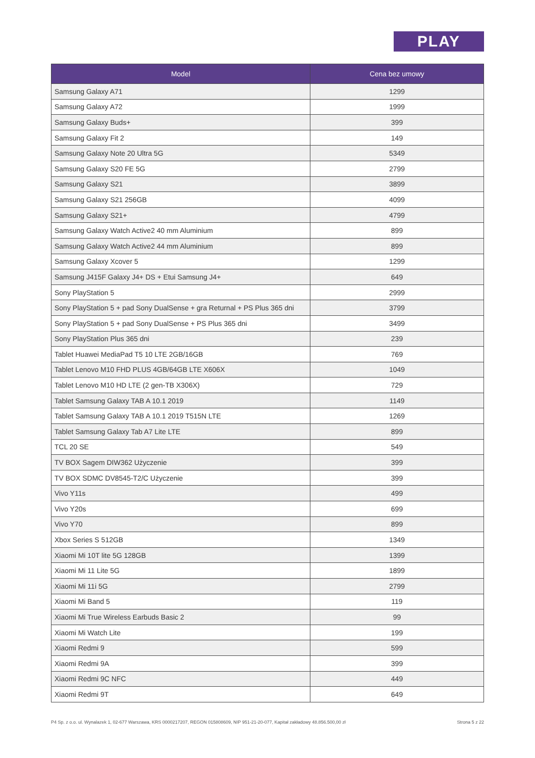PLAY
| Model | Cena bez umowy |
| --- | --- |
| Samsung Galaxy A71 | 1299 |
| Samsung Galaxy A72 | 1999 |
| Samsung Galaxy Buds+ | 399 |
| Samsung Galaxy Fit 2 | 149 |
| Samsung Galaxy Note 20 Ultra 5G | 5349 |
| Samsung Galaxy S20 FE 5G | 2799 |
| Samsung Galaxy S21 | 3899 |
| Samsung Galaxy S21 256GB | 4099 |
| Samsung Galaxy S21+ | 4799 |
| Samsung Galaxy Watch Active2 40 mm Aluminium | 899 |
| Samsung Galaxy Watch Active2 44 mm Aluminium | 899 |
| Samsung Galaxy Xcover 5 | 1299 |
| Samsung J415F Galaxy J4+ DS + Etui Samsung J4+ | 649 |
| Sony PlayStation 5 | 2999 |
| Sony PlayStation 5 + pad Sony DualSense + gra Returnal + PS Plus 365 dni | 3799 |
| Sony PlayStation 5 + pad Sony DualSense + PS Plus 365 dni | 3499 |
| Sony PlayStation Plus 365 dni | 239 |
| Tablet Huawei MediaPad T5 10 LTE 2GB/16GB | 769 |
| Tablet Lenovo M10 FHD PLUS 4GB/64GB LTE X606X | 1049 |
| Tablet Lenovo M10 HD LTE (2 gen-TB X306X) | 729 |
| Tablet Samsung Galaxy TAB A 10.1 2019 | 1149 |
| Tablet Samsung Galaxy TAB A 10.1 2019 T515N LTE | 1269 |
| Tablet Samsung Galaxy Tab A7 Lite LTE | 899 |
| TCL 20 SE | 549 |
| TV BOX Sagem DIW362 Użyczenie | 399 |
| TV BOX SDMC DV8545-T2/C Użyczenie | 399 |
| Vivo Y11s | 499 |
| Vivo Y20s | 699 |
| Vivo Y70 | 899 |
| Xbox Series S 512GB | 1349 |
| Xiaomi Mi 10T lite 5G 128GB | 1399 |
| Xiaomi Mi 11 Lite 5G | 1899 |
| Xiaomi Mi 11i 5G | 2799 |
| Xiaomi Mi Band 5 | 119 |
| Xiaomi Mi True Wireless Earbuds Basic 2 | 99 |
| Xiaomi Mi Watch Lite | 199 |
| Xiaomi Redmi 9 | 599 |
| Xiaomi Redmi 9A | 399 |
| Xiaomi Redmi 9C NFC | 449 |
| Xiaomi Redmi 9T | 649 |
P4 Sp. z o.o. ul. Wynalazek 1, 02-677 Warszawa, KRS 0000217207, REGON 015808609, NIP 951-21-20-077, Kapitał zakładowy 48.856.500,00 zł Strona 5 z 22